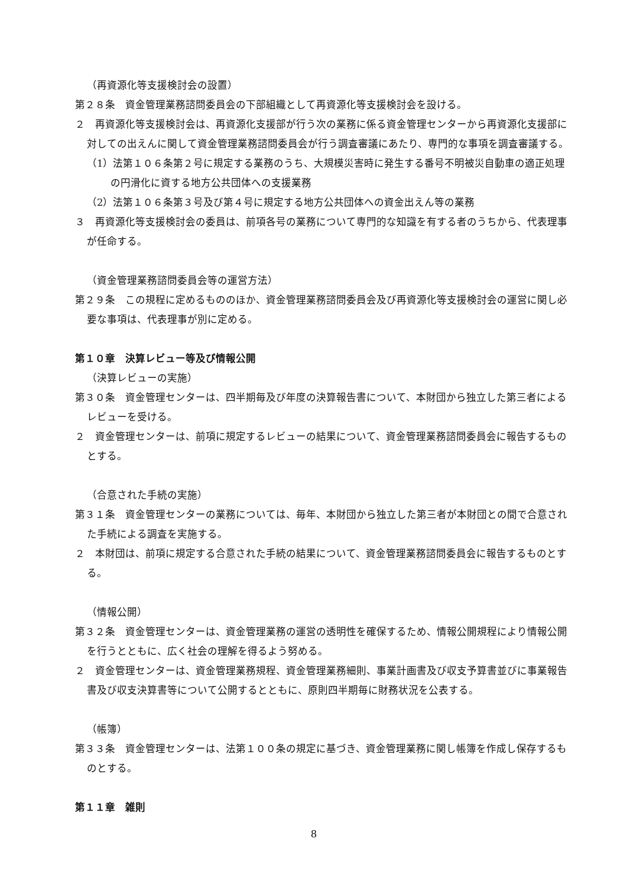（再資源化等支援検討会の設置）
第２８条　資金管理業務諮問委員会の下部組織として再資源化等支援検討会を設ける。
２　再資源化等支援検討会は、再資源化支援部が行う次の業務に係る資金管理センターから再資源化支援部に対しての出えんに関して資金管理業務諮問委員会が行う調査審議にあたり、専門的な事項を調査審議する。
（1）法第１０６条第２号に規定する業務のうち、大規模災害時に発生する番号不明被災自動車の適正処理の円滑化に資する地方公共団体への支援業務
（2）法第１０６条第３号及び第４号に規定する地方公共団体への資金出えん等の業務
３　再資源化等支援検討会の委員は、前項各号の業務について専門的な知識を有する者のうちから、代表理事が任命する。
（資金管理業務諮問委員会等の運営方法）
第２９条　この規程に定めるもののほか、資金管理業務諮問委員会及び再資源化等支援検討会の運営に関し必要な事項は、代表理事が別に定める。
第１０章　決算レビュー等及び情報公開
（決算レビューの実施）
第３０条　資金管理センターは、四半期毎及び年度の決算報告書について、本財団から独立した第三者によるレビューを受ける。
２　資金管理センターは、前項に規定するレビューの結果について、資金管理業務諮問委員会に報告するものとする。
（合意された手続の実施）
第３１条　資金管理センターの業務については、毎年、本財団から独立した第三者が本財団との間で合意された手続による調査を実施する。
２　本財団は、前項に規定する合意された手続の結果について、資金管理業務諮問委員会に報告するものとする。
（情報公開）
第３２条　資金管理センターは、資金管理業務の運営の透明性を確保するため、情報公開規程により情報公開を行うとともに、広く社会の理解を得るよう努める。
２　資金管理センターは、資金管理業務規程、資金管理業務細則、事業計画書及び収支予算書並びに事業報告書及び収支決算書等について公開するとともに、原則四半期毎に財務状況を公表する。
（帳簿）
第３３条　資金管理センターは、法第１００条の規定に基づき、資金管理業務に関し帳簿を作成し保存するものとする。
第１１章　雑則
8